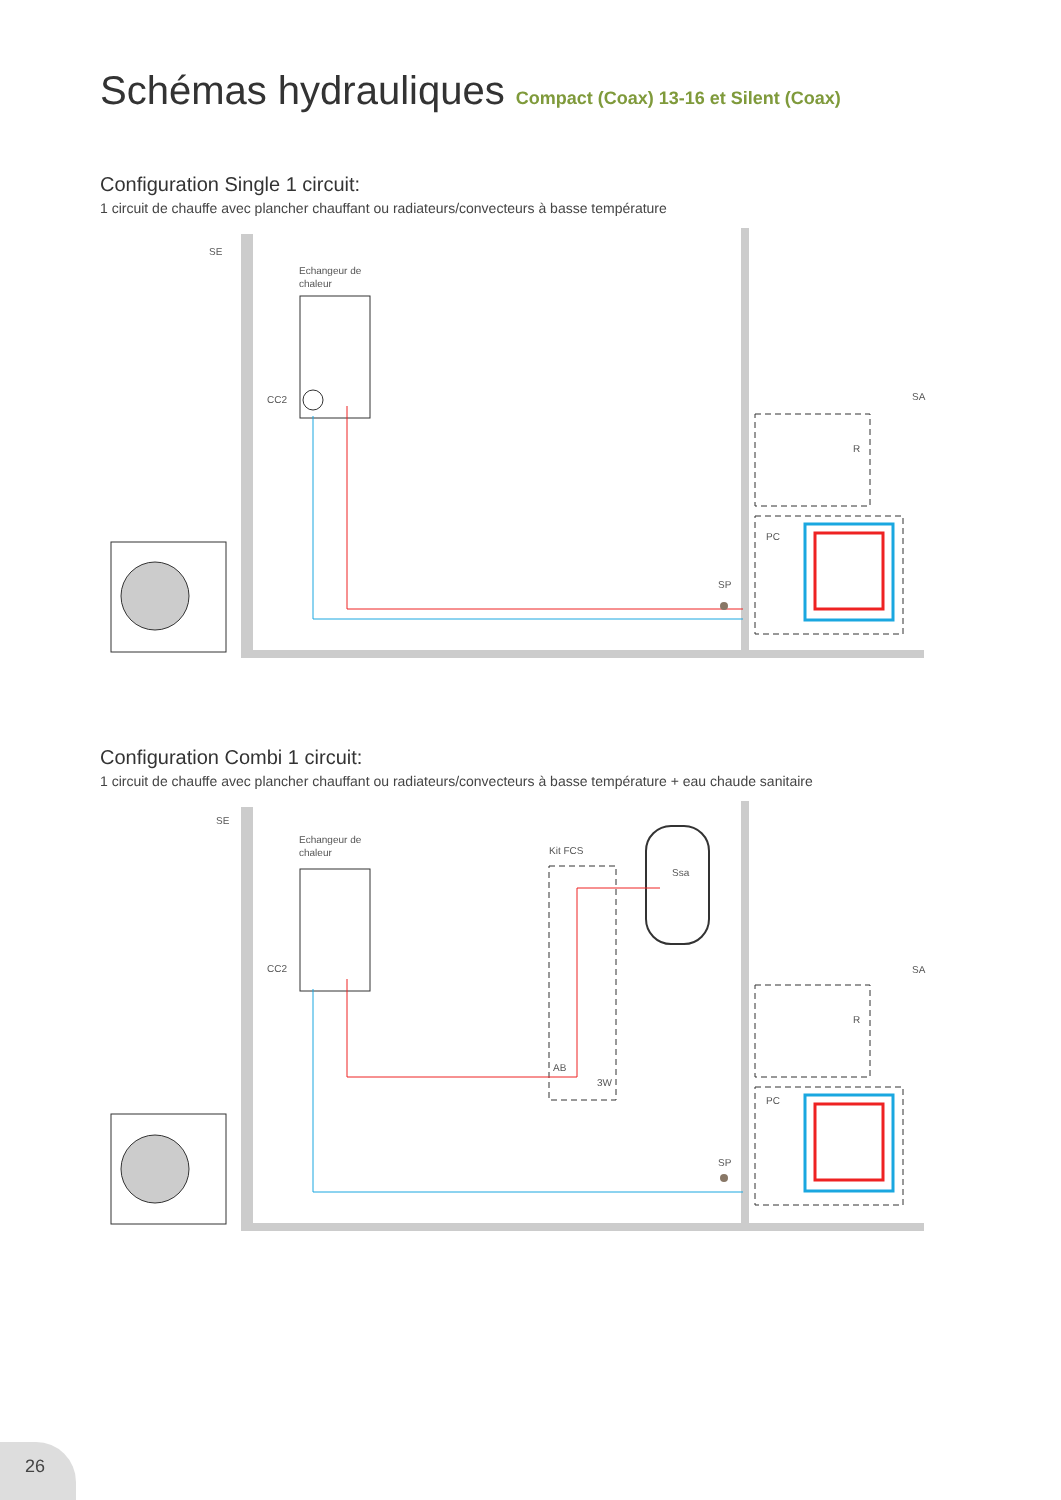Schémas hydrauliques Compact (Coax) 13-16 et Silent (Coax)
Configuration Single 1 circuit:
1 circuit de chauffe avec plancher chauffant ou radiateurs/convecteurs à basse température
SE
Echangeur de
chaleur
CC2
SP
R
PC
SA
Configuration Combi 1 circuit:
1 circuit de chauffe avec plancher chauffant ou radiateurs/convecteurs à basse température + eau chaude sanitaire
SE
Echangeur de
chaleur
CC2
Kit FCS
Ssa
AB
3W
SP
R
PC
SA
26